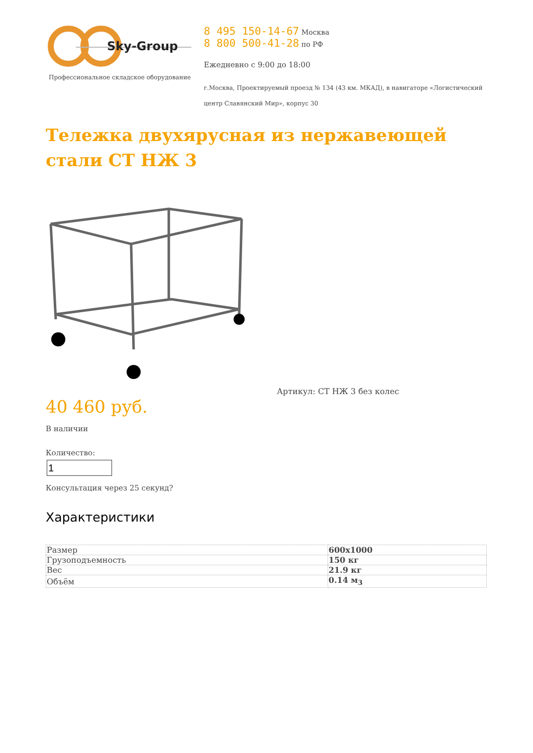Sky-Group
Профессиональное складское оборудование
8 495 150-14-67 Москва
8 800 500-41-28 по РФ
Ежедневно с 9:00 до 18:00
г.Москва, Проектируемый проезд № 134 (43 км. МКАД), в навигаторе «Логистический центр Славянский Мир», корпус 30
Тележка двухярусная из нержавеющей стали СТ НЖ 3
40 460 руб.
В наличии
Количество:
Консультация через 25 секунд?
Артикул: СТ НЖ 3 без колес
Характеристики
| Размер | 600x1000 |
| Грузоподъемность | 150 кг |
| Вес | 21.9 кг |
| Объём | 0.14 м<sub>3</sub> |